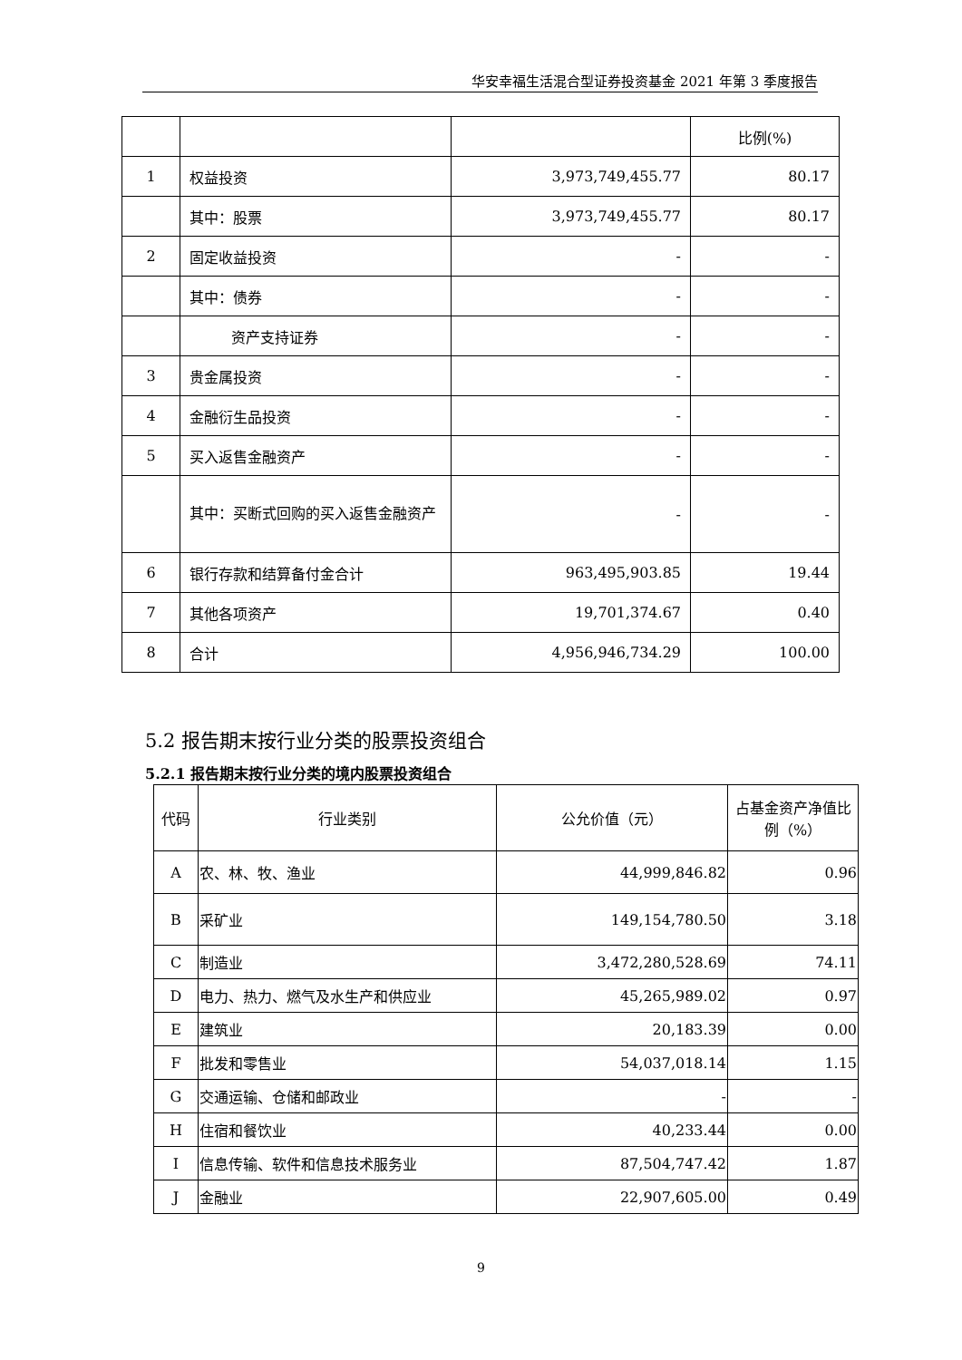华安幸福生活混合型证券投资基金 2021 年第 3 季度报告
| | | | 比例(%) |
| 1 | 权益投资 | 3,973,749,455.77 | 80.17 |
| | 其中：股票 | 3,973,749,455.77 | 80.17 |
| 2 | 固定收益投资 | - | - |
| | 其中：债券 | - | - |
| | 资产支持证券 | - | - |
| 3 | 贵金属投资 | - | - |
| 4 | 金融衍生品投资 | - | - |
| 5 | 买入返售金融资产 | - | - |
| | 其中：买断式回购的买入返售金融资产 | - | - |
| 6 | 银行存款和结算备付金合计 | 963,495,903.85 | 19.44 |
| 7 | 其他各项资产 | 19,701,374.67 | 0.40 |
| 8 | 合计 | 4,956,946,734.29 | 100.00 |
5.2 报告期末按行业分类的股票投资组合
5.2.1 报告期末按行业分类的境内股票投资组合
| 代码 | 行业类别 | 公允价值（元） | 占基金资产净值比例（%） |
| --- | --- | --- | --- |
| A | 农、林、牧、渔业 | 44,999,846.82 | 0.96 |
| B | 采矿业 | 149,154,780.50 | 3.18 |
| C | 制造业 | 3,472,280,528.69 | 74.11 |
| D | 电力、热力、燃气及水生产和供应业 | 45,265,989.02 | 0.97 |
| E | 建筑业 | 20,183.39 | 0.00 |
| F | 批发和零售业 | 54,037,018.14 | 1.15 |
| G | 交通运输、仓储和邮政业 | - | - |
| H | 住宿和餐饮业 | 40,233.44 | 0.00 |
| I | 信息传输、软件和信息技术服务业 | 87,504,747.42 | 1.87 |
| J | 金融业 | 22,907,605.00 | 0.49 |
9